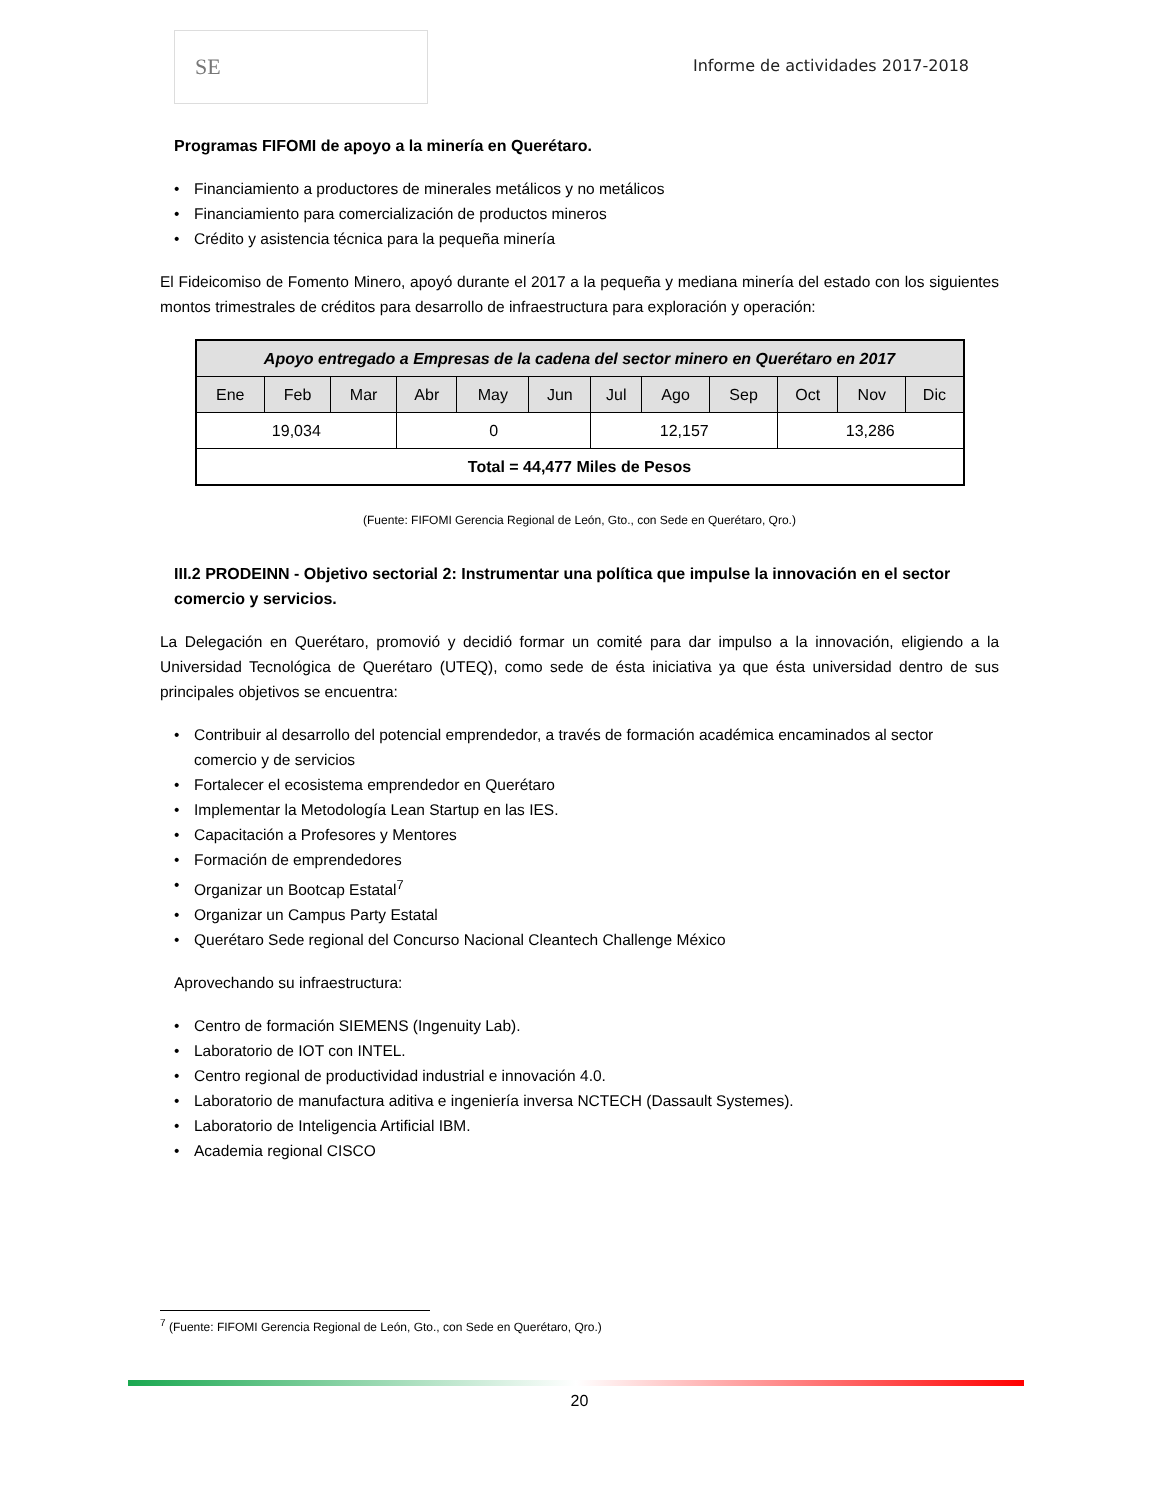SE
Informe de actividades 2017-2018
Programas FIFOMI de apoyo a la minería en Querétaro.
• Financiamiento a productores de minerales metálicos y no metálicos
• Financiamiento para comercialización de productos mineros
• Crédito y asistencia técnica para la pequeña minería
El Fideicomiso de Fomento Minero, apoyó durante el 2017 a la pequeña y mediana minería del estado con los siguientes montos trimestrales de créditos para desarrollo de infraestructura para exploración y operación:
| Apoyo entregado a Empresas de la cadena del sector minero en Querétaro en 2017 | | | | | | | | | | | |
| --- | --- | --- | --- | --- | --- | --- | --- | --- | --- | --- | --- |
| Ene | Feb | Mar | Abr | May | Jun | Jul | Ago | Sep | Oct | Nov | Dic |
| 19,034 | | | 0 | | | 12,157 | | | 13,286 | | |
| Total = 44,477 Miles de Pesos | | | | | | | | | | | |
(Fuente: FIFOMI Gerencia Regional de León, Gto., con Sede en Querétaro, Qro.)
III.2 PRODEINN - Objetivo sectorial 2: Instrumentar una política que impulse la innovación en el sector comercio y servicios.
La Delegación en Querétaro, promovió y decidió formar un comité para dar impulso a la innovación, eligiendo a la Universidad Tecnológica de Querétaro (UTEQ), como sede de ésta iniciativa ya que ésta universidad dentro de sus principales objetivos se encuentra:
• Contribuir al desarrollo del potencial emprendedor, a través de formación académica encaminados al sector comercio y de servicios
• Fortalecer el ecosistema emprendedor en Querétaro
• Implementar la Metodología Lean Startup en las IES.
• Capacitación a Profesores y Mentores
• Formación de emprendedores
• Organizar un Bootcap Estatal<sup>7</sup>
• Organizar un Campus Party Estatal
• Querétaro Sede regional del Concurso Nacional Cleantech Challenge México
Aprovechando su infraestructura:
• Centro de formación SIEMENS (Ingenuity Lab).
• Laboratorio de IOT con INTEL.
• Centro regional de productividad industrial e innovación 4.0.
• Laboratorio de manufactura aditiva e ingeniería inversa NCTECH (Dassault Systemes).
• Laboratorio de Inteligencia Artificial IBM.
• Academia regional CISCO
<sup>7</sup> (Fuente: FIFOMI Gerencia Regional de León, Gto., con Sede en Querétaro, Qro.)
20